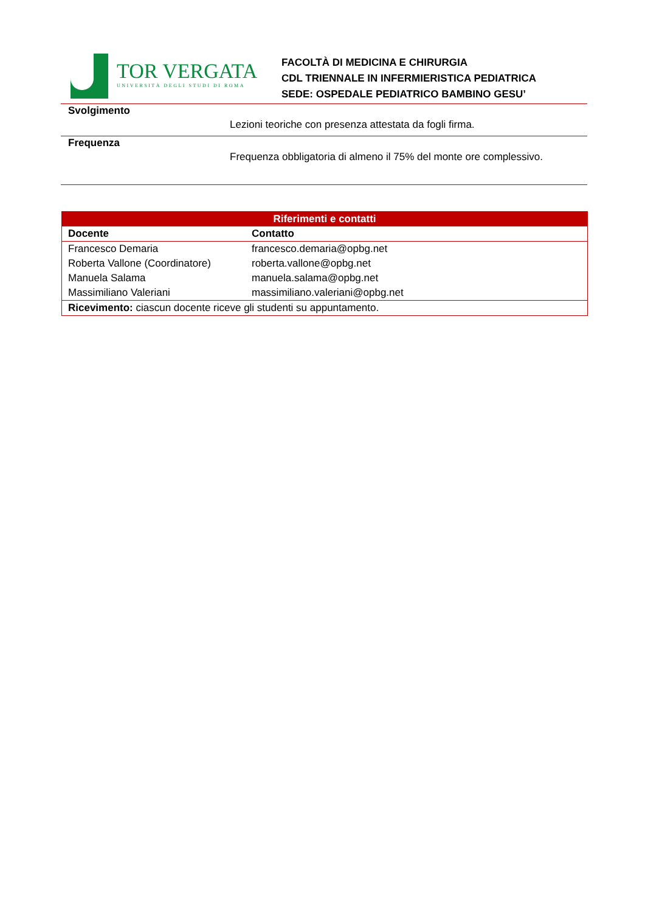TOR VERGATA
UNIVERSITÀ DEGLI STUDI DI ROMA
FACOLTÀ DI MEDICINA E CHIRURGIA
CDL TRIENNALE IN INFERMIERISTICA PEDIATRICA
SEDE: OSPEDALE PEDIATRICO BAMBINO GESU’
Svolgimento
Lezioni teoriche con presenza attestata da fogli firma.
Frequenza
Frequenza obbligatoria di almeno il 75% del monte ore complessivo.
| Riferimenti e contatti | |
| --- | --- |
| Docente | Contatto |
| Francesco Demaria | francesco.demaria@opbg.net |
| Roberta Vallone (Coordinatore) | roberta.vallone@opbg.net |
| Manuela Salama | manuela.salama@opbg.net |
| Massimiliano Valeriani | massimiliano.valeriani@opbg.net |
| Ricevimento: ciascun docente riceve gli studenti su appuntamento. | |